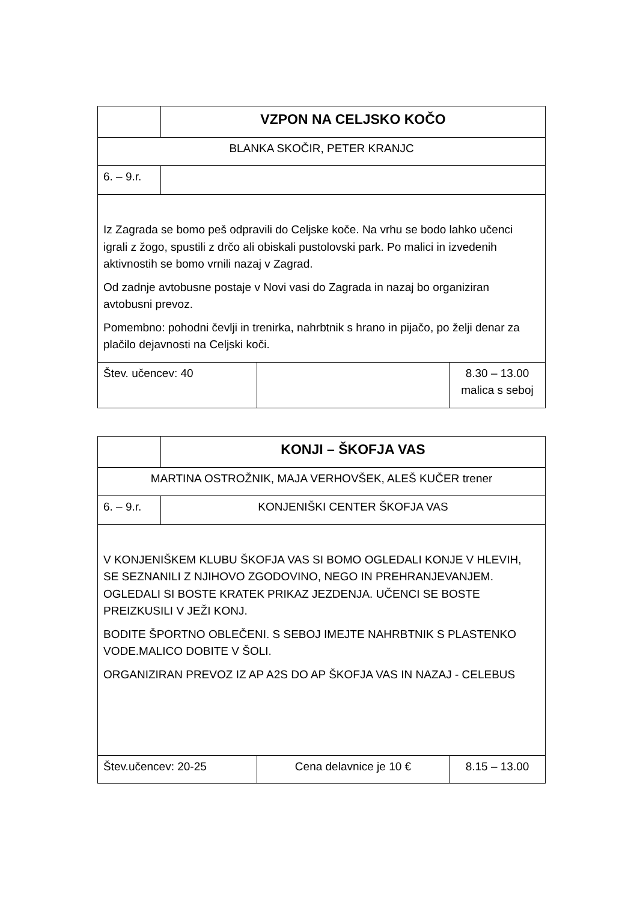| | VZPON NA CELJSKO KOČO | | |
| BLANKA SKOČIR, PETER KRANJC | | | |
| 6. – 9.r. | | | |
| Iz Zagrada se bomo peš odpravili do Celjske koče. Na vrhu se bodo lahko učenci igrali z žogo, spustili z drčo ali obiskali pustolovski park. Po malici in izvedenih aktivnostih se bomo vrnili nazaj v Zagrad. Od zadnje avtobusne postaje v Novi vasi do Zagrada in nazaj bo organiziran avtobusni prevoz. Pomembno: pohodni čevlji in trenirka, nahrbtnik s hrano in pijačo, po želji denar za plačilo dejavnosti na Celjski koči. | | | |
| Štev. učencev: 40 | | | 8.30 – 13.00 malica s seboj |
| | KONJI – ŠKOFJA VAS | | |
| MARTINA OSTROŽNIK, MAJA VERHOVŠEK, ALEŠ KUČER trener | | | |
| 6. – 9.r. | KONJENIŠKI CENTER ŠKOFJA VAS | | |
| V KONJENIŠKEM KLUBU ŠKOFJA VAS SI BOMO OGLEDALI KONJE V HLEVIH, SE SEZNANILI Z NJIHOVO ZGODOVINO, NEGO IN PREHRANJEVANJEM. OGLEDALI SI BOSTE KRATEK PRIKAZ JEZDENJA. UČENCI SE BOSTE PREIZKUSILI V JEŽI KONJ. BODITE ŠPORTNO OBLEČENI. S SEBOJ IMEJTE NAHRBTNIK S PLASTENKO VODE.MALICO DOBITE V ŠOLI. ORGANIZIRAN PREVOZ IZ AP A2S DO AP ŠKOFJA VAS IN NAZAJ - CELEBUS | | | |
| Štev.učencev: 20-25 | | Cena delavnice je 10 € | 8.15 – 13.00 |